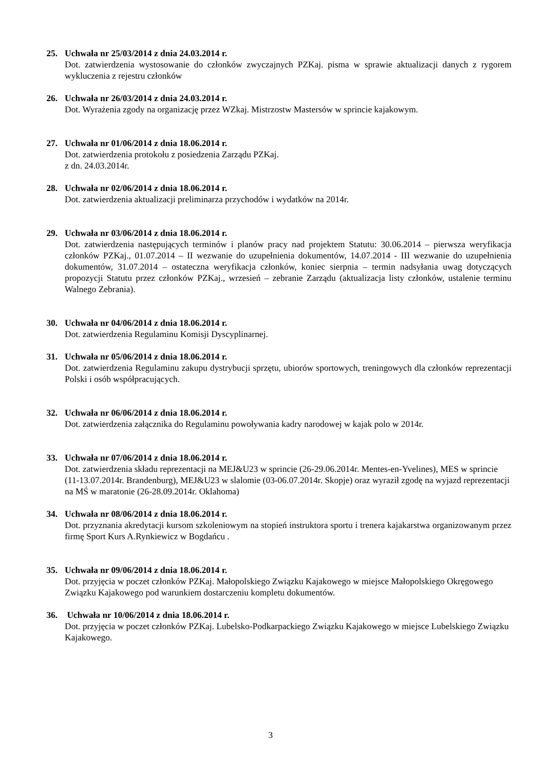25. Uchwała nr 25/03/2014 z dnia 24.03.2014 r.
Dot. zatwierdzenia wystosowanie do członków zwyczajnych PZKaj. pisma w sprawie aktualizacji danych z rygorem wykluczenia z rejestru członków
26. Uchwała nr 26/03/2014 z dnia 24.03.2014 r.
Dot. Wyrażenia zgody na organizację przez WZkaj. Mistrzostw Mastersów w sprincie kajakowym.
27. Uchwała nr 01/06/2014 z dnia 18.06.2014 r.
Dot. zatwierdzenia protokołu z posiedzenia Zarządu PZKaj.
z dn. 24.03.2014r.
28. Uchwała nr 02/06/2014 z dnia 18.06.2014 r.
Dot. zatwierdzenia aktualizacji preliminarza przychodów i wydatków na 2014r.
29. Uchwała nr 03/06/2014 z dnia 18.06.2014 r.
Dot. zatwierdzenia następujących terminów i planów pracy nad projektem Statutu: 30.06.2014 – pierwsza weryfikacja członków PZKaj., 01.07.2014 – II wezwanie do uzupełnienia dokumentów, 14.07.2014 - III wezwanie do uzupełnienia dokumentów, 31.07.2014 – ostateczna weryfikacja członków, koniec sierpnia – termin nadsyłania uwag dotyczących propozycji Statutu przez członków PZKaj., wrzesień – zebranie Zarządu (aktualizacja listy członków, ustalenie terminu Walnego Zebrania).
30. Uchwała nr 04/06/2014 z dnia 18.06.2014 r.
Dot. zatwierdzenia Regulaminu Komisji Dyscyplinarnej.
31. Uchwała nr 05/06/2014 z dnia 18.06.2014 r.
Dot. zatwierdzenia Regulaminu zakupu dystrybucji sprzętu, ubiorów sportowych, treningowych dla członków reprezentacji Polski i osób współpracujących.
32. Uchwała nr 06/06/2014 z dnia 18.06.2014 r.
Dot. zatwierdzenia załącznika do Regulaminu powoływania kadry narodowej w kajak polo w 2014r.
33. Uchwała nr 07/06/2014 z dnia 18.06.2014 r.
Dot. zatwierdzenia składu reprezentacji na MEJ&U23 w sprincie (26-29.06.2014r. Mentes-en-Yvelines), MES w sprincie (11-13.07.2014r. Brandenburg), MEJ&U23 w slalomie (03-06.07.2014r. Skopje) oraz wyraził zgodę na wyjazd reprezentacji na MŚ w maratonie (26-28.09.2014r. Oklahoma)
34. Uchwała nr 08/06/2014 z dnia 18.06.2014 r.
Dot. przyznania akredytacji kursom szkoleniowym na stopień instruktora sportu i trenera kajakarstwa organizowanym przez firmę Sport Kurs A.Rynkiewicz w Bogdańcu .
35. Uchwała nr 09/06/2014 z dnia 18.06.2014 r.
Dot. przyjęcia w poczet członków PZKaj. Małopolskiego Związku Kajakowego w miejsce Małopolskiego Okręgowego Związku Kajakowego pod warunkiem dostarczeniu kompletu dokumentów.
36. Uchwała nr 10/06/2014 z dnia 18.06.2014 r.
Dot. przyjęcia w poczet członków PZKaj. Lubelsko-Podkarpackiego Związku Kajakowego w miejsce Lubelskiego Związku Kajakowego.
3